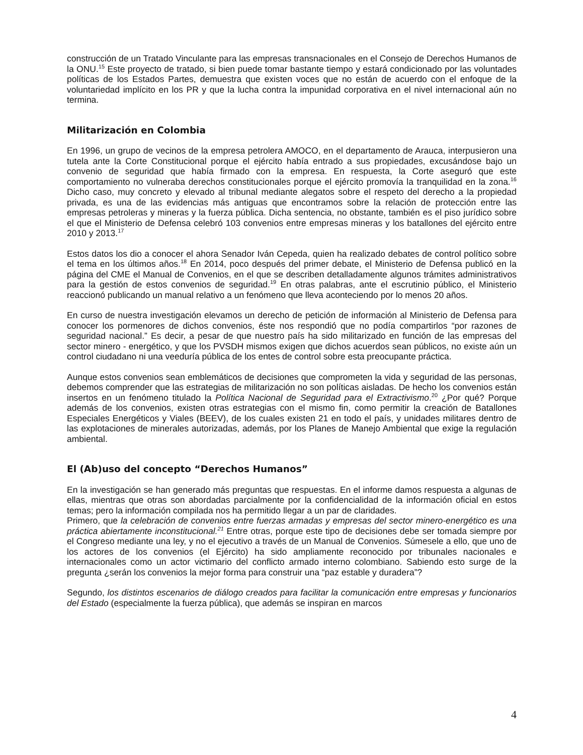construcción de un Tratado Vinculante para las empresas transnacionales en el Consejo de Derechos Humanos de la ONU.<sup>15</sup> Este proyecto de tratado, si bien puede tomar bastante tiempo y estará condicionado por las voluntades políticas de los Estados Partes, demuestra que existen voces que no están de acuerdo con el enfoque de la voluntariedad implícito en los PR y que la lucha contra la impunidad corporativa en el nivel internacional aún no termina.
Militarización en Colombia
En 1996, un grupo de vecinos de la empresa petrolera AMOCO, en el departamento de Arauca, interpusieron una tutela ante la Corte Constitucional porque el ejército había entrado a sus propiedades, excusándose bajo un convenio de seguridad que había firmado con la empresa. En respuesta, la Corte aseguró que este comportamiento no vulneraba derechos constitucionales porque el ejército promovía la tranquilidad en la zona.<sup>16</sup> Dicho caso, muy concreto y elevado al tribunal mediante alegatos sobre el respeto del derecho a la propiedad privada, es una de las evidencias más antiguas que encontramos sobre la relación de protección entre las empresas petroleras y mineras y la fuerza pública. Dicha sentencia, no obstante, también es el piso jurídico sobre el que el Ministerio de Defensa celebró 103 convenios entre empresas mineras y los batallones del ejército entre 2010 y 2013.<sup>17</sup>
Estos datos los dio a conocer el ahora Senador Iván Cepeda, quien ha realizado debates de control político sobre el tema en los últimos años.<sup>18</sup> En 2014, poco después del primer debate, el Ministerio de Defensa publicó en la página del CME el Manual de Convenios, en el que se describen detalladamente algunos trámites administrativos para la gestión de estos convenios de seguridad.<sup>19</sup> En otras palabras, ante el escrutinio público, el Ministerio reaccionó publicando un manual relativo a un fenómeno que lleva aconteciendo por lo menos 20 años.
En curso de nuestra investigación elevamos un derecho de petición de información al Ministerio de Defensa para conocer los pormenores de dichos convenios, éste nos respondió que no podía compartirlos “por razones de seguridad nacional.” Es decir, a pesar de que nuestro país ha sido militarizado en función de las empresas del sector minero - energético, y que los PVSDH mismos exigen que dichos acuerdos sean públicos, no existe aún un control ciudadano ni una veeduría pública de los entes de control sobre esta preocupante práctica.
Aunque estos convenios sean emblemáticos de decisiones que comprometen la vida y seguridad de las personas, debemos comprender que las estrategias de militarización no son políticas aisladas. De hecho los convenios están insertos en un fenómeno titulado la Política Nacional de Seguridad para el Extractivismo.<sup>20</sup> ¿Por qué? Porque además de los convenios, existen otras estrategias con el mismo fin, como permitir la creación de Batallones Especiales Energéticos y Viales (BEEV), de los cuales existen 21 en todo el país, y unidades militares dentro de las explotaciones de minerales autorizadas, además, por los Planes de Manejo Ambiental que exige la regulación ambiental.
El (Ab)uso del concepto “Derechos Humanos”
En la investigación se han generado más preguntas que respuestas. En el informe damos respuesta a algunas de ellas, mientras que otras son abordadas parcialmente por la confidencialidad de la información oficial en estos temas; pero la información compilada nos ha permitido llegar a un par de claridades.
Primero, que la celebración de convenios entre fuerzas armadas y empresas del sector minero-energético es una práctica abiertamente inconstitucional.<sup>21</sup> Entre otras, porque este tipo de decisiones debe ser tomada siempre por el Congreso mediante una ley, y no el ejecutivo a través de un Manual de Convenios. Súmesele a ello, que uno de los actores de los convenios (el Ejército) ha sido ampliamente reconocido por tribunales nacionales e internacionales como un actor victimario del conflicto armado interno colombiano. Sabiendo esto surge de la pregunta ¿serán los convenios la mejor forma para construir una “paz estable y duradera”?
Segundo, los distintos escenarios de diálogo creados para facilitar la comunicación entre empresas y funcionarios del Estado (especialmente la fuerza pública), que además se inspiran en marcos
4